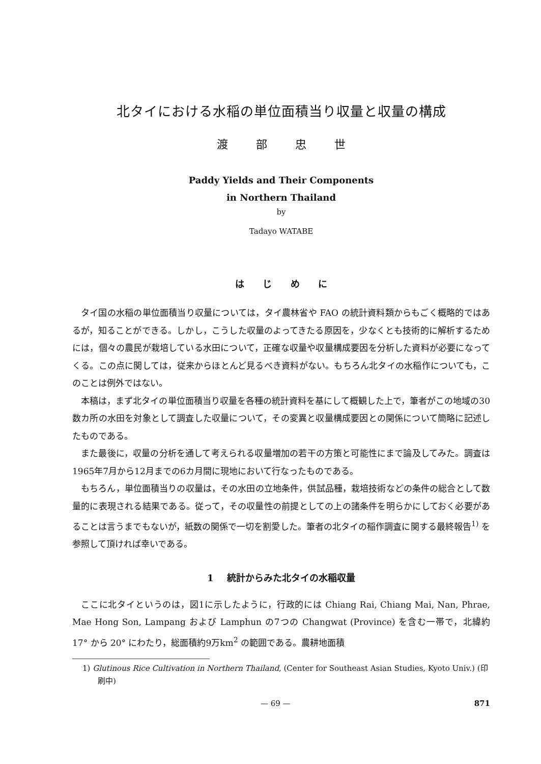北タイにおける水稲の単位面積当り収量と収量の構成
渡 部 忠 世
Paddy Yields and Their Components
in Northern Thailand
by
Tadayo WATABE
は じ め に
タイ国の水稲の単位面積当り収量については，タイ農林省や FAO の統計資料類からもごく概略的ではあるが，知ることができる。しかし，こうした収量のよってきたる原因を，少なくとも技術的に解析するためには，個々の農民が栽培している水田について，正確な収量や収量構成要因を分析した資料が必要になってくる。この点に関しては，従来からほとんど見るべき資料がない。もちろん北タイの水稲作についても，このことは例外ではない。
本稿は，まず北タイの単位面積当り収量を各種の統計資料を基にして概観した上で，筆者がこの地域の30数カ所の水田を対象として調査した収量について，その変異と収量構成要因との関係について簡略に記述したものである。
また最後に，収量の分析を通して考えられる収量増加の若干の方策と可能性にまで論及してみた。調査は1965年7月から12月までの6カ月間に現地において行なったものである。
もちろん，単位面積当りの収量は，その水田の立地条件，供試品種，栽培技術などの条件の総合として数量的に表現される結果である。従って，その収量性の前提としての上の諸条件を明らかにしておく必要があることは言うまでもないが，紙数の関係で一切を割愛した。筆者の北タイの稲作調査に関する最終報告<sup>1)</sup> を参照して頂ければ幸いである。
1 統計からみた北タイの水稲収量
ここに北タイというのは，図1に示したように，行政的には Chiang Rai, Chiang Mai, Nan, Phrae, Mae Hong Son, Lampang および Lamphun の7つの Changwat (Province) を含む一帯で，北緯約 17° から 20° にわたり，総面積約9万km<sup>2</sup> の範囲である。農耕地面積
1) Glutinous Rice Cultivation in Northern Thailand, (Center for Southeast Asian Studies, Kyoto Univ.) (印刷中)
— 69 — 871